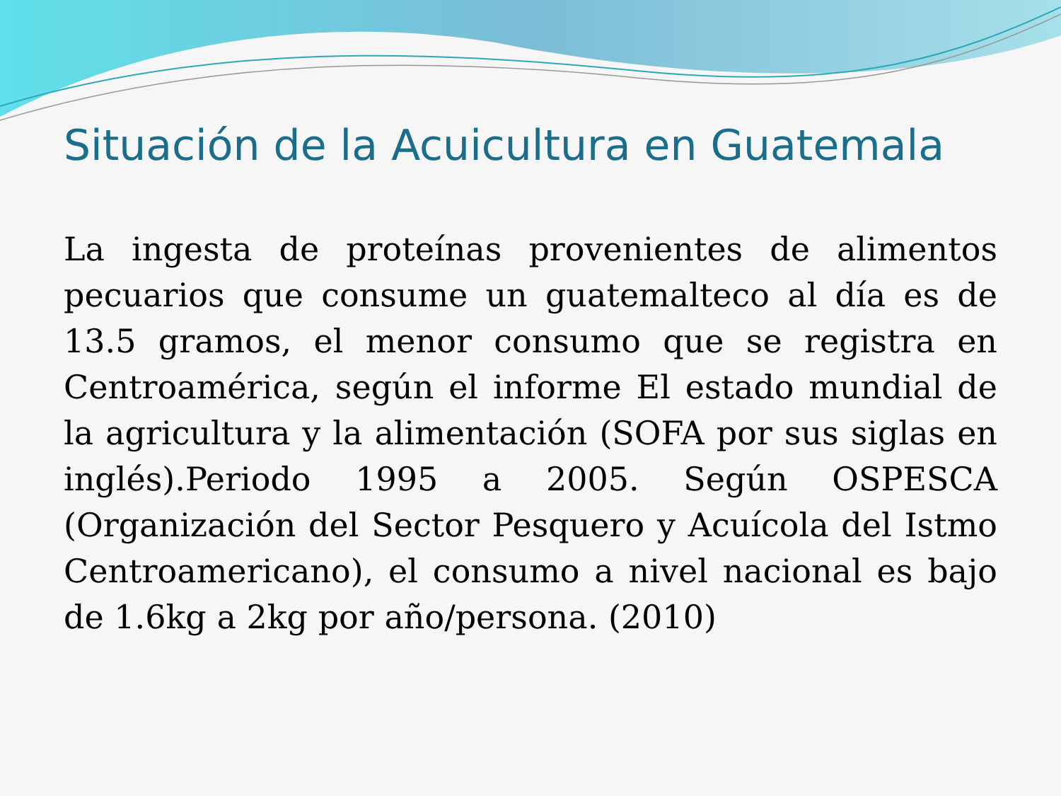Situación de la Acuicultura en Guatemala
La ingesta de proteínas provenientes de alimentos pecuarios que consume un guatemalteco al día es de 13.5 gramos, el menor consumo que se registra en Centroamérica, según el informe El estado mundial de la agricultura y la alimentación (SOFA por sus siglas en inglés).Periodo 1995 a 2005. Según OSPESCA (Organización del Sector Pesquero y Acuícola del Istmo Centroamericano), el consumo a nivel nacional es bajo de 1.6kg a 2kg por año/persona. (2010)